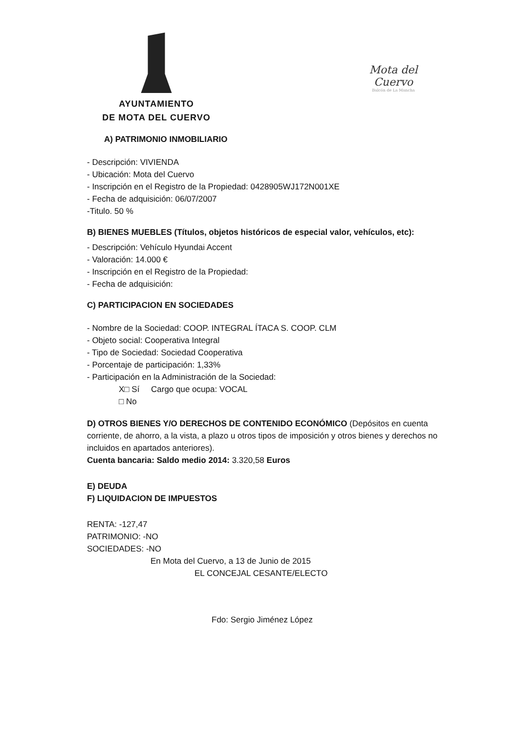AYUNTAMIENTO
DE MOTA DEL CUERVO
Mota del Cuervo
Balcón de La Mancha
A) PATRIMONIO INMOBILIARIO
- Descripción: VIVIENDA
- Ubicación: Mota del Cuervo
- Inscripción en el Registro de la Propiedad: 0428905WJ172N001XE
- Fecha de adquisición: 06/07/2007
-Titulo. 50 %
B) BIENES MUEBLES (Títulos, objetos históricos de especial valor, vehículos, etc):
- Descripción: Vehículo Hyundai Accent
- Valoración: 14.000 €
- Inscripción en el Registro de la Propiedad:
- Fecha de adquisición:
C) PARTICIPACION EN SOCIEDADES
- Nombre de la Sociedad: COOP. INTEGRAL ÍTACA S. COOP. CLM
- Objeto social: Cooperativa Integral
- Tipo de Sociedad: Sociedad Cooperativa
- Porcentaje de participación: 1,33%
- Participación en la Administración de la Sociedad:
X□ Sí Cargo que ocupa: VOCAL
□ No
D) OTROS BIENES Y/O DERECHOS DE CONTENIDO ECONÓMICO (Depósitos en cuenta corriente, de ahorro, a la vista, a plazo u otros tipos de imposición y otros bienes y derechos no incluidos en apartados anteriores).
Cuenta bancaria: Saldo medio 2014: 3.320,58 Euros
E) DEUDA
F) LIQUIDACION DE IMPUESTOS
RENTA: -127,47
PATRIMONIO: -NO
SOCIEDADES: -NO
En Mota del Cuervo, a 13 de Junio de 2015
EL CONCEJAL CESANTE/ELECTO
Fdo: Sergio Jiménez López